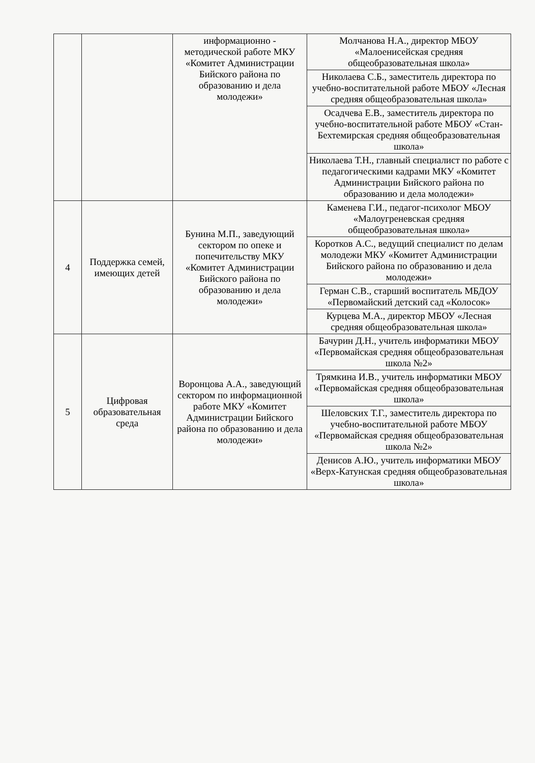| | | информационно - методической работе МКУ «Комитет Администрации Бийского района по образованию и дела молодежи» | Молчанова Н.А., директор МБОУ «Малоенисейская средняя общеобразовательная школа» |
| | | | Николаева С.Б., заместитель директора по учебно-воспитательной работе МБОУ «Лесная средняя общеобразовательная школа» |
| | | | Осадчева Е.В., заместитель директора по учебно-воспитательной работе МБОУ «Стан-Бехтемирская средняя общеобразовательная школа» |
| | | | Николаева Т.Н., главный специалист по работе с педагогическими кадрами МКУ «Комитет Администрации Бийского района по образованию и дела молодежи» |
| 4 | Поддержка семей, имеющих детей | Бунина М.П., заведующий сектором по опеке и попечительству МКУ «Комитет Администрации Бийского района по образованию и дела молодежи» | Каменева Г.И., педагог-психолог МБОУ «Малоугреневская средняя общеобразовательная школа» |
| | | | Коротков А.С., ведущий специалист по делам молодежи МКУ «Комитет Администрации Бийского района по образованию и дела молодежи» |
| | | | Герман С.В., старший воспитатель МБДОУ «Первомайский детский сад «Колосок» |
| | | | Курцева М.А., директор МБОУ «Лесная средняя общеобразовательная школа» |
| 5 | Цифровая образовательная среда | Воронцова А.А., заведующий сектором по информационной работе МКУ «Комитет Администрации Бийского района по образованию и дела молодежи» | Бачурин Д.Н., учитель информатики МБОУ «Первомайская средняя общеобразовательная школа №2» |
| | | | Трямкина И.В., учитель информатики МБОУ «Первомайская средняя общеобразовательная школа» |
| | | | Шеловских Т.Г., заместитель директора по учебно-воспитательной работе МБОУ «Первомайская средняя общеобразовательная школа №2» |
| | | | Денисов А.Ю., учитель информатики МБОУ «Верх-Катунская средняя общеобразовательная школа» |